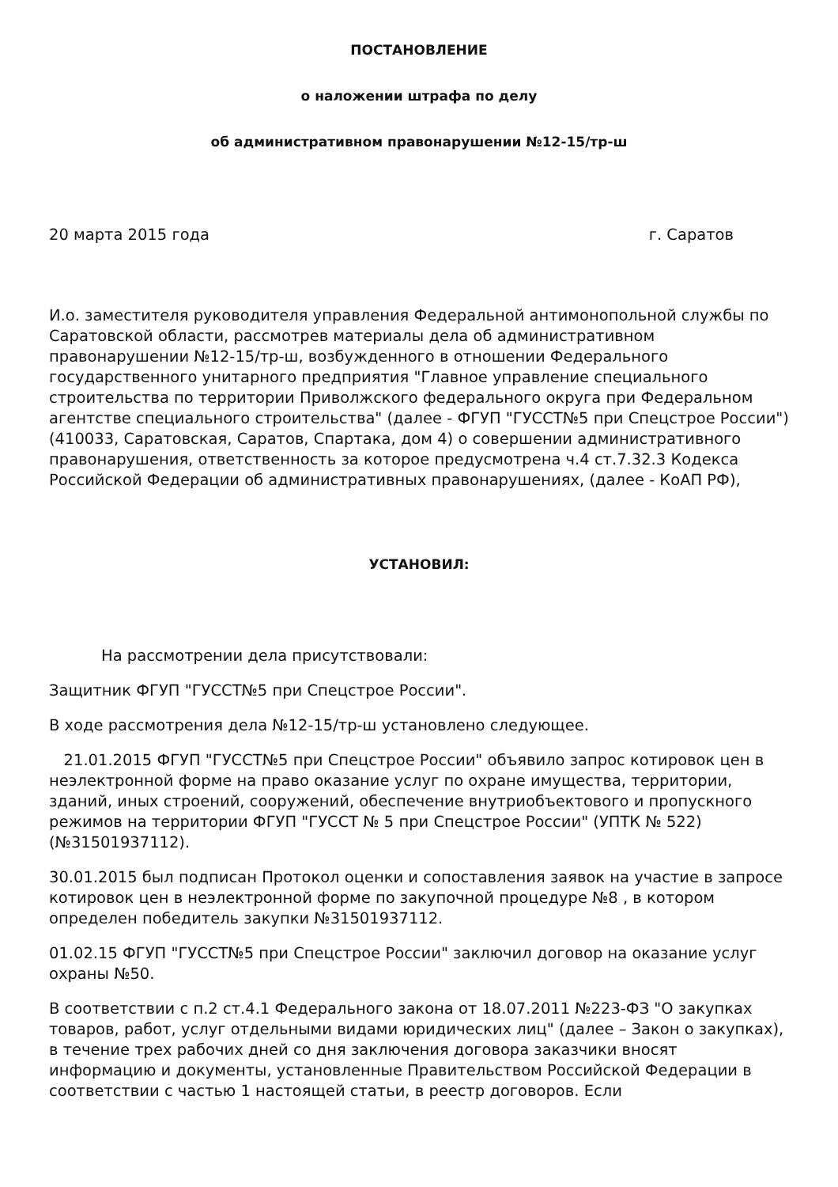ПОСТАНОВЛЕНИЕ
о наложении штрафа по делу
об административном правонарушении №12-15/тр-ш
20 марта 2015 года г. Саратов
И.о. заместителя руководителя управления Федеральной антимонопольной службы по Саратовской области, рассмотрев материалы дела об административном правонарушении №12-15/тр-ш, возбужденного в отношении Федерального государственного унитарного предприятия "Главное управление специального строительства по территории Приволжского федерального округа при Федеральном агентстве специального строительства" (далее - ФГУП "ГУССТ№5 при Спецстрое России") (410033, Саратовская, Саратов, Спартака, дом 4) о совершении административного правонарушения, ответственность за которое предусмотрена ч.4 ст.7.32.3 Кодекса Российской Федерации об административных правонарушениях, (далее - КоАП РФ),
УСТАНОВИЛ:
На рассмотрении дела присутствовали:
Защитник ФГУП "ГУССТ№5 при Спецстрое России".
В ходе рассмотрения дела №12-15/тр-ш установлено следующее.
21.01.2015 ФГУП "ГУССТ№5 при Спецстрое России" объявило запрос котировок цен в неэлектронной форме на право оказание услуг по охране имущества, территории, зданий, иных строений, сооружений, обеспечение внутриобъектового и пропускного режимов на территории ФГУП "ГУССТ № 5 при Спецстрое России" (УПТК № 522) (№31501937112).
30.01.2015 был подписан Протокол оценки и сопоставления заявок на участие в запросе котировок цен в неэлектронной форме по закупочной процедуре №8 , в котором определен победитель закупки №31501937112.
01.02.15 ФГУП "ГУССТ№5 при Спецстрое России" заключил договор на оказание услуг охраны №50.
В соответствии с п.2 ст.4.1 Федерального закона от 18.07.2011 №223-ФЗ "О закупках товаров, работ, услуг отдельными видами юридических лиц" (далее – Закон о закупках), в течение трех рабочих дней со дня заключения договора заказчики вносят информацию и документы, установленные Правительством Российской Федерации в соответствии с частью 1 настоящей статьи, в реестр договоров. Если